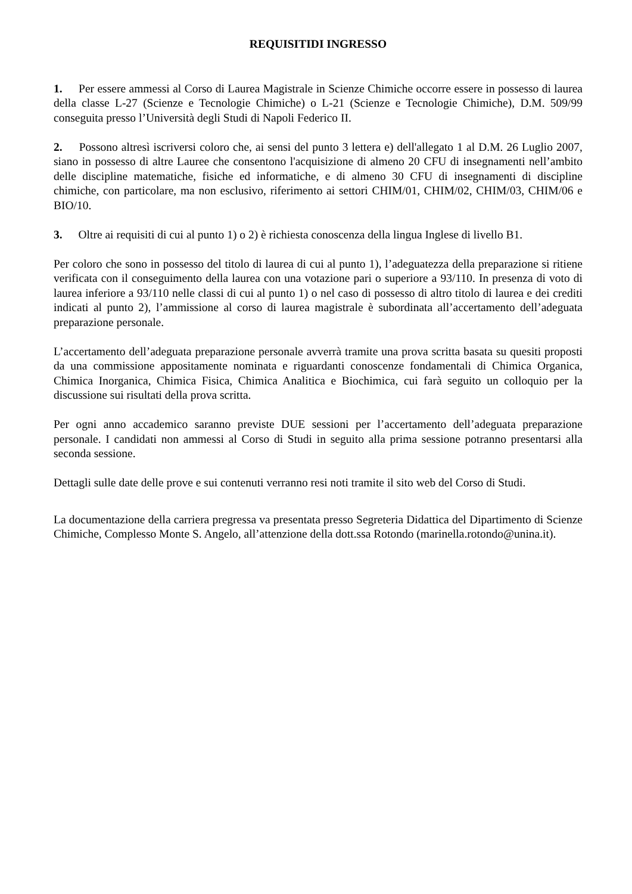REQUISITIDI INGRESSO
1. Per essere ammessi al Corso di Laurea Magistrale in Scienze Chimiche occorre essere in possesso di laurea della classe L-27 (Scienze e Tecnologie Chimiche) o L-21 (Scienze e Tecnologie Chimiche), D.M. 509/99 conseguita presso l’Università degli Studi di Napoli Federico II.
2. Possono altresì iscriversi coloro che, ai sensi del punto 3 lettera e) dell'allegato 1 al D.M. 26 Luglio 2007, siano in possesso di altre Lauree che consentono l'acquisizione di almeno 20 CFU di insegnamenti nell’ambito delle discipline matematiche, fisiche ed informatiche, e di almeno 30 CFU di insegnamenti di discipline chimiche, con particolare, ma non esclusivo, riferimento ai settori CHIM/01, CHIM/02, CHIM/03, CHIM/06 e BIO/10.
3. Oltre ai requisiti di cui al punto 1) o 2) è richiesta conoscenza della lingua Inglese di livello B1.
Per coloro che sono in possesso del titolo di laurea di cui al punto 1), l’adeguatezza della preparazione si ritiene verificata con il conseguimento della laurea con una votazione pari o superiore a 93/110. In presenza di voto di laurea inferiore a 93/110 nelle classi di cui al punto 1) o nel caso di possesso di altro titolo di laurea e dei crediti indicati al punto 2), l’ammissione al corso di laurea magistrale è subordinata all’accertamento dell’adeguata preparazione personale.
L’accertamento dell’adeguata preparazione personale avverrà tramite una prova scritta basata su quesiti proposti da una commissione appositamente nominata e riguardanti conoscenze fondamentali di Chimica Organica, Chimica Inorganica, Chimica Fisica, Chimica Analitica e Biochimica, cui farà seguito un colloquio per la discussione sui risultati della prova scritta.
Per ogni anno accademico saranno previste DUE sessioni per l’accertamento dell’adeguata preparazione personale. I candidati non ammessi al Corso di Studi in seguito alla prima sessione potranno presentarsi alla seconda sessione.
Dettagli sulle date delle prove e sui contenuti verranno resi noti tramite il sito web del Corso di Studi.
La documentazione della carriera pregressa va presentata presso Segreteria Didattica del Dipartimento di Scienze Chimiche, Complesso Monte S. Angelo, all’attenzione della dott.ssa Rotondo (marinella.rotondo@unina.it).